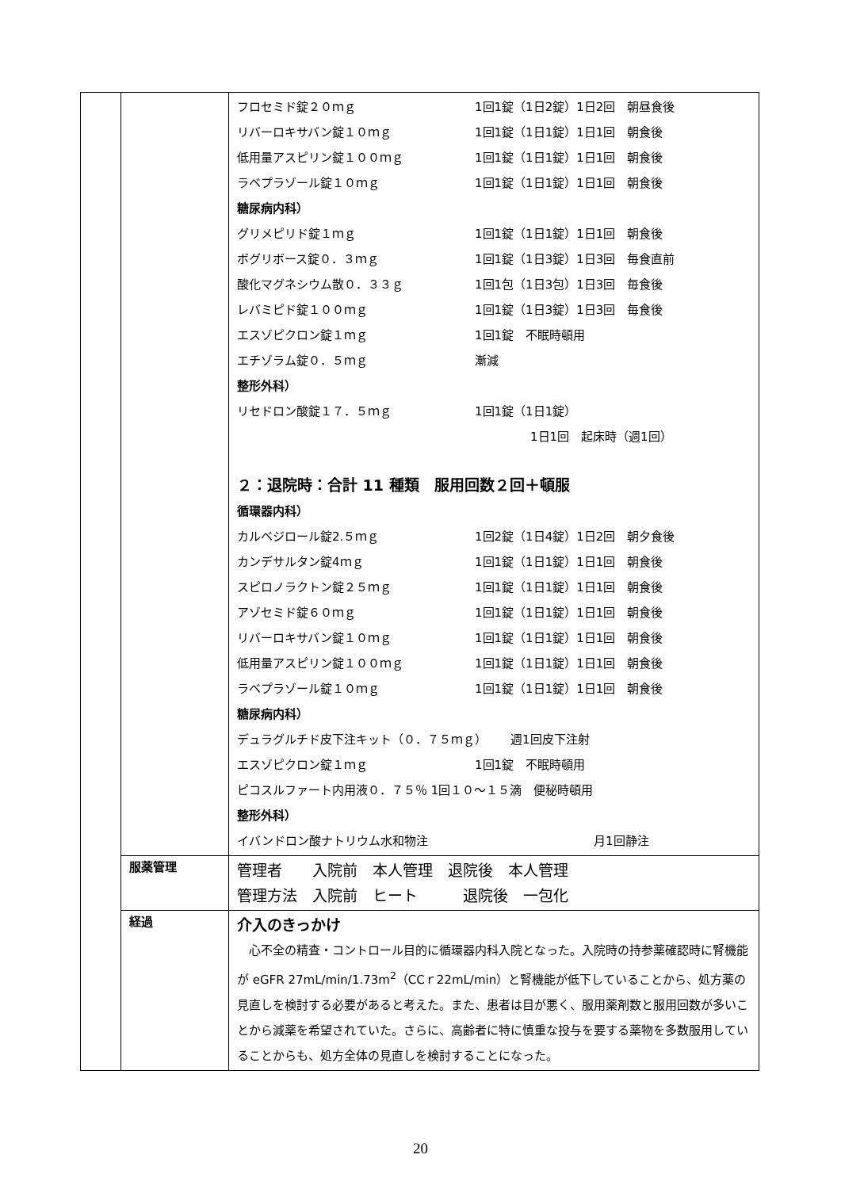| | | フロセミド錠２０ｍｇ 1回1錠（1日2錠）1日2回 朝昼食後 リバーロキサバン錠１０ｍｇ 1回1錠（1日1錠）1日1回 朝食後 低用量アスピリン錠１００ｍｇ 1回1錠（1日1錠）1日1回 朝食後 ラベプラゾール錠１０ｍｇ 1回1錠（1日1錠）1日1回 朝食後 糖尿病内科） グリメピリド錠１ｍｇ 1回1錠（1日1錠）1日1回 朝食後 ボグリボース錠０．３ｍｇ 1回1錠（1日3錠）1日3回 毎食直前 酸化マグネシウム散０．３３ｇ 1回1包（1日3包）1日3回 毎食後 レバミピド錠１００ｍｇ 1回1錠（1日3錠）1日3回 毎食後 エスゾピクロン錠１ｍｇ 1回1錠 不眠時頓用 エチゾラム錠０．５ｍｇ 漸減 整形外科） リセドロン酸錠１７．５ｍｇ 1回1錠（1日1錠） 1日1回 起床時（週1回） ２：退院時：合計 11 種類 服用回数２回＋頓服 循環器内科） カルベジロール錠2.５ｍｇ 1回2錠（1日4錠）1日2回 朝夕食後 カンデサルタン錠4ｍｇ 1回1錠（1日1錠）1日1回 朝食後 スピロノラクトン錠２５ｍｇ 1回1錠（1日1錠）1日1回 朝食後 アゾセミド錠６０ｍｇ 1回1錠（1日1錠）1日1回 朝食後 リバーロキサバン錠１０ｍｇ 1回1錠（1日1錠）1日1回 朝食後 低用量アスピリン錠１００ｍｇ 1回1錠（1日1錠）1日1回 朝食後 ラベプラゾール錠１０ｍｇ 1回1錠（1日1錠）1日1回 朝食後 糖尿病内科） デュラグルチド皮下注キット（０．７５ｍｇ） 週1回皮下注射 エスゾピクロン錠１ｍｇ 1回1錠 不眠時頓用 ピコスルファート内用液０．７５％ 1回１０～１５滴 便秘時頓用 整形外科） イバンドロン酸ナトリウム水和物注 月1回静注 |
| | 服薬管理 | 管理者 入院前 本人管理 退院後 本人管理 管理方法 入院前 ヒート 退院後 一包化 |
| | 経過 | 介入のきっかけ 心不全の精査・コントロール目的に循環器内科入院となった。入院時の持参薬確認時に腎機能が eGFR 27mL/min/1.73m<sup>2</sup>（CCｒ22mL/min）と腎機能が低下していることから、処方薬の見直しを検討する必要があると考えた。また、患者は目が悪く、服用薬剤数と服用回数が多いことから減薬を希望されていた。さらに、高齢者に特に慎重な投与を要する薬物を多数服用していることからも、処方全体の見直しを検討することになった。 |
20